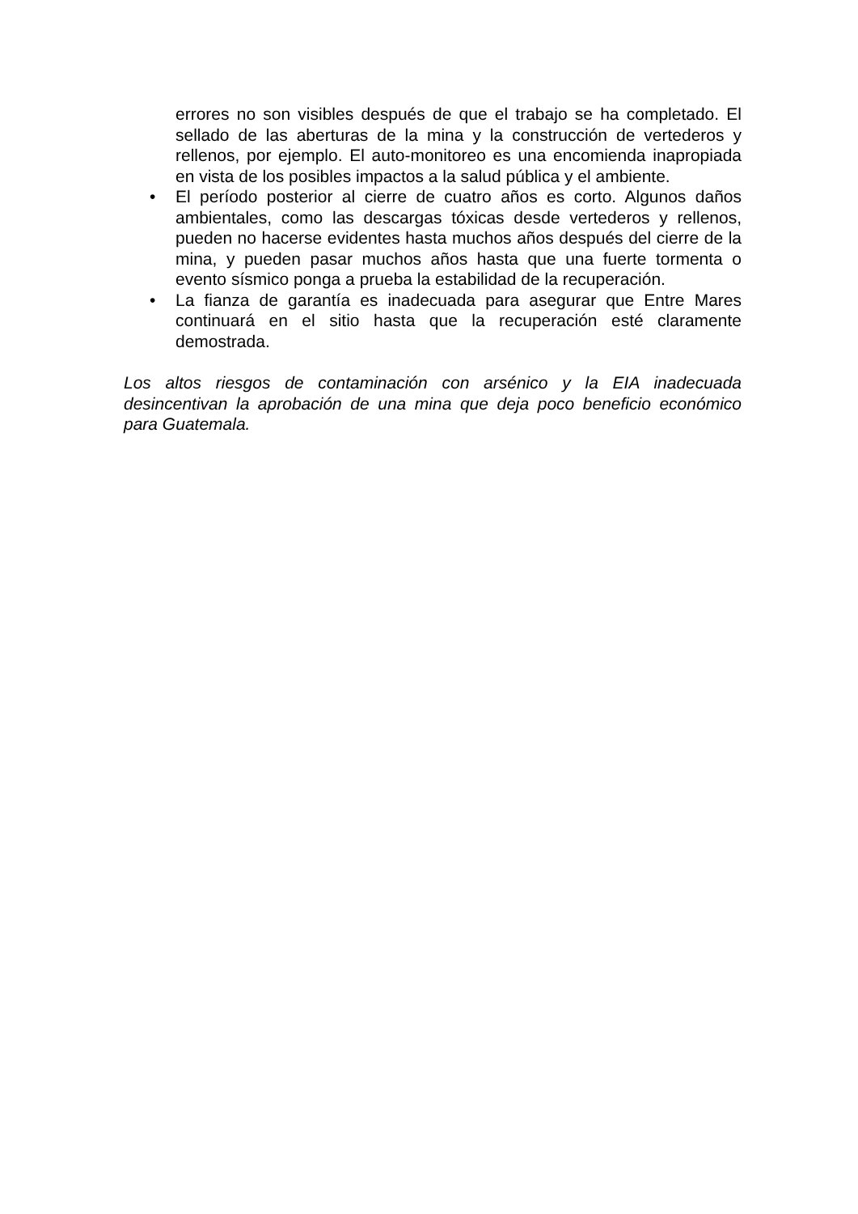errores no son visibles después de que el trabajo se ha completado. El sellado de las aberturas de la mina y la construcción de vertederos y rellenos, por ejemplo. El auto-monitoreo es una encomienda inapropiada en vista de los posibles impactos a la salud pública y el ambiente.
• El período posterior al cierre de cuatro años es corto. Algunos daños ambientales, como las descargas tóxicas desde vertederos y rellenos, pueden no hacerse evidentes hasta muchos años después del cierre de la mina, y pueden pasar muchos años hasta que una fuerte tormenta o evento sísmico ponga a prueba la estabilidad de la recuperación.
• La fianza de garantía es inadecuada para asegurar que Entre Mares continuará en el sitio hasta que la recuperación esté claramente demostrada.
Los altos riesgos de contaminación con arsénico y la EIA inadecuada desincentivan la aprobación de una mina que deja poco beneficio económico para Guatemala.